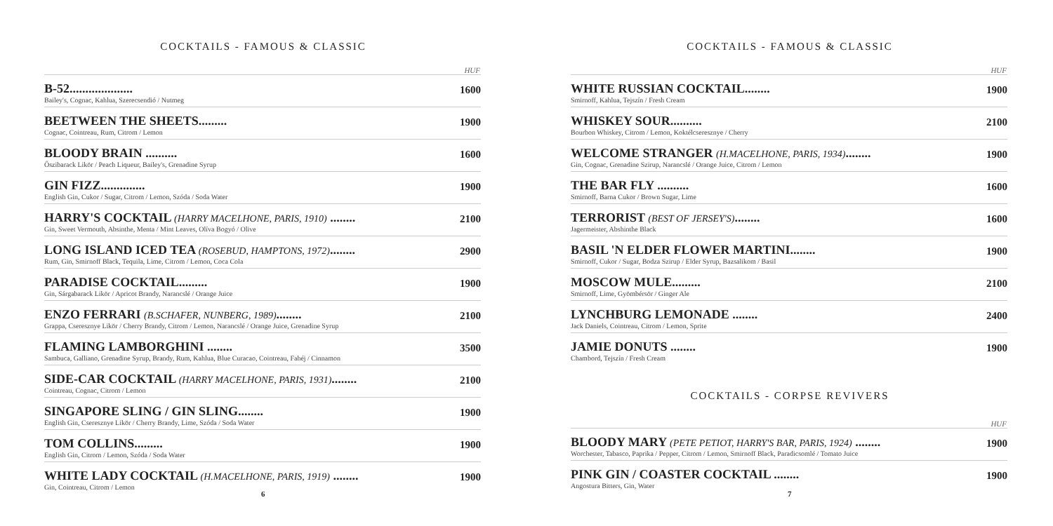COCKTAILS - FAMOUS & CLASSIC
HUF
B-52....................
Bailey's, Cognac, Kahlua, Szerecsendió / Nutmeg
1600
BEETWEEN THE SHEETS.........
Cognac, Cointreau, Rum, Citrom / Lemon
1900
BLOODY BRAIN ..........
Őszibarack Likör / Peach Liqueur, Bailey's, Grenadine Syrup
1600
GIN FIZZ..............
English Gin, Cukor / Sugar, Citrom / Lemon, Szóda / Soda Water
1900
HARRY'S COCKTAIL (HARRY MACELHONE, PARIS, 1910) ........
Gin, Sweet Vermouth, Absinthe, Menta / Mint Leaves, Olíva Bogyó / Olive
2100
LONG ISLAND ICED TEA (ROSEBUD, HAMPTONS, 1972)........
Rum, Gin, Smirnoff Black, Tequila, Lime, Citrom / Lemon, Coca Cola
2900
PARADISE COCKTAIL.........
Gin, Sárgabarack Likör / Apricot Brandy, Narancslé / Orange Juice
1900
ENZO FERRARI (B.SCHAFER, NUNBERG, 1989)........
Grappa, Cseresznye Likör / Cherry Brandy, Citrom / Lemon, Narancslé / Orange Juice, Grenadine Syrup
2100
FLAMING LAMBORGHINI ........
Sambuca, Galliano, Grenadine Syrup, Brandy, Rum, Kahlua, Blue Curacao, Cointreau, Fahéj / Cinnamon
3500
SIDE-CAR COCKTAIL (HARRY MACELHONE, PARIS, 1931)........
Cointreau, Cognac, Citrom / Lemon
2100
SINGAPORE SLING / GIN SLING........
English Gin, Cseresznye Likör / Cherry Brandy, Lime, Szóda / Soda Water
1900
TOM COLLINS.........
English Gin, Citrom / Lemon, Szóda / Soda Water
1900
WHITE LADY COCKTAIL (H.MACELHONE, PARIS, 1919) ........
Gin, Cointreau, Citrom / Lemon
1900
6
COCKTAILS - FAMOUS & CLASSIC
HUF
WHITE RUSSIAN COCKTAIL........
Smirnoff, Kahlua, Tejszín / Fresh Cream
1900
WHISKEY SOUR..........
Bourbon Whiskey, Citrom / Lemon, Koktélcseresznye / Cherry
2100
WELCOME STRANGER (H.MACELHONE, PARIS, 1934)........
Gin, Cognac, Grenadine Szirup, Narancslé / Orange Juice, Citrom / Lemon
1900
THE BAR FLY ..........
Smirnoff, Barna Cukor / Brown Sugar, Lime
1600
TERRORIST (BEST OF JERSEY'S)........
Jagermeister, Abshinthe Black
1600
BASIL 'N ELDER FLOWER MARTINI........
Smirnoff, Cukor / Sugar, Bodza Szirup / Elder Syrup, Bazsalikom / Basil
1900
MOSCOW MULE.........
Smirnoff, Lime, Gyömbérsör / Ginger Ale
2100
LYNCHBURG LEMONADE ........
Jack Daniels, Cointreau, Citrom / Lemon, Sprite
2400
JAMIE DONUTS ........
Chambord, Tejszín / Fresh Cream
1900
COCKTAILS - CORPSE REVIVERS
HUF
BLOODY MARY (PETE PETIOT, HARRY'S BAR, PARIS, 1924) ........
Worchester, Tabasco, Paprika / Pepper, Citrom / Lemon, Smirnoff Black, Paradicsomlé / Tomato Juice
1900
PINK GIN / COASTER COCKTAIL ........
Angostura Bitters, Gin, Water
1900
7